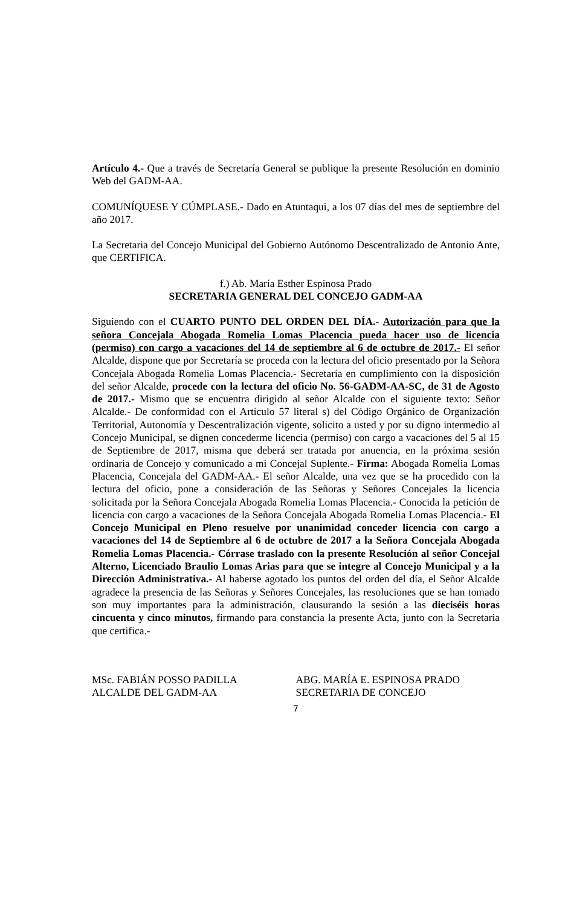Artículo 4.- Que a través de Secretaría General se publique la presente Resolución en dominio Web del GADM-AA.
COMUNÍQUESE Y CÚMPLASE.- Dado en Atuntaqui, a los 07 días del mes de septiembre del año 2017.
La Secretaria del Concejo Municipal del Gobierno Autónomo Descentralizado de Antonio Ante, que CERTIFICA.
f.) Ab. María Esther Espinosa Prado
SECRETARIA GENERAL DEL CONCEJO GADM-AA
Siguiendo con el CUARTO PUNTO DEL ORDEN DEL DÍA.- Autorización para que la señora Concejala Abogada Romelia Lomas Placencia pueda hacer uso de licencia (permiso) con cargo a vacaciones del 14 de septiembre al 6 de octubre de 2017.- El señor Alcalde, dispone que por Secretaría se proceda con la lectura del oficio presentado por la Señora Concejala Abogada Romelia Lomas Placencia.- Secretaría en cumplimiento con la disposición del señor Alcalde, procede con la lectura del oficio No. 56-GADM-AA-SC, de 31 de Agosto de 2017.- Mismo que se encuentra dirigido al señor Alcalde con el siguiente texto: Señor Alcalde.- De conformidad con el Artículo 57 literal s) del Código Orgánico de Organización Territorial, Autonomía y Descentralización vigente, solicito a usted y por su digno intermedio al Concejo Municipal, se dignen concederme licencia (permiso) con cargo a vacaciones del 5 al 15 de Septiembre de 2017, misma que deberá ser tratada por anuencia, en la próxima sesión ordinaria de Concejo y comunicado a mi Concejal Suplente.- Firma: Abogada Romelia Lomas Placencia, Concejala del GADM-AA.- El señor Alcalde, una vez que se ha procedido con la lectura del oficio, pone a consideración de las Señoras y Señores Concejales la licencia solicitada por la Señora Concejala Abogada Romelia Lomas Placencia.- Conocida la petición de licencia con cargo a vacaciones de la Señora Concejala Abogada Romelia Lomas Placencia.- El Concejo Municipal en Pleno resuelve por unanimidad conceder licencia con cargo a vacaciones del 14 de Septiembre al 6 de octubre de 2017 a la Señora Concejala Abogada Romelia Lomas Placencia.- Córrase traslado con la presente Resolución al señor Concejal Alterno, Licenciado Braulio Lomas Arias para que se integre al Concejo Municipal y a la Dirección Administrativa.- Al haberse agotado los puntos del orden del día, el Señor Alcalde agradece la presencia de las Señoras y Señores Concejales, las resoluciones que se han tomado son muy importantes para la administración, clausurando la sesión a las dieciséis horas cincuenta y cinco minutos, firmando para constancia la presente Acta, junto con la Secretaria que certifica.-
MSc. FABIÁN POSSO PADILLA
ALCALDE DEL GADM-AA
ABG. MARÍA E. ESPINOSA PRADO
SECRETARIA DE CONCEJO
7